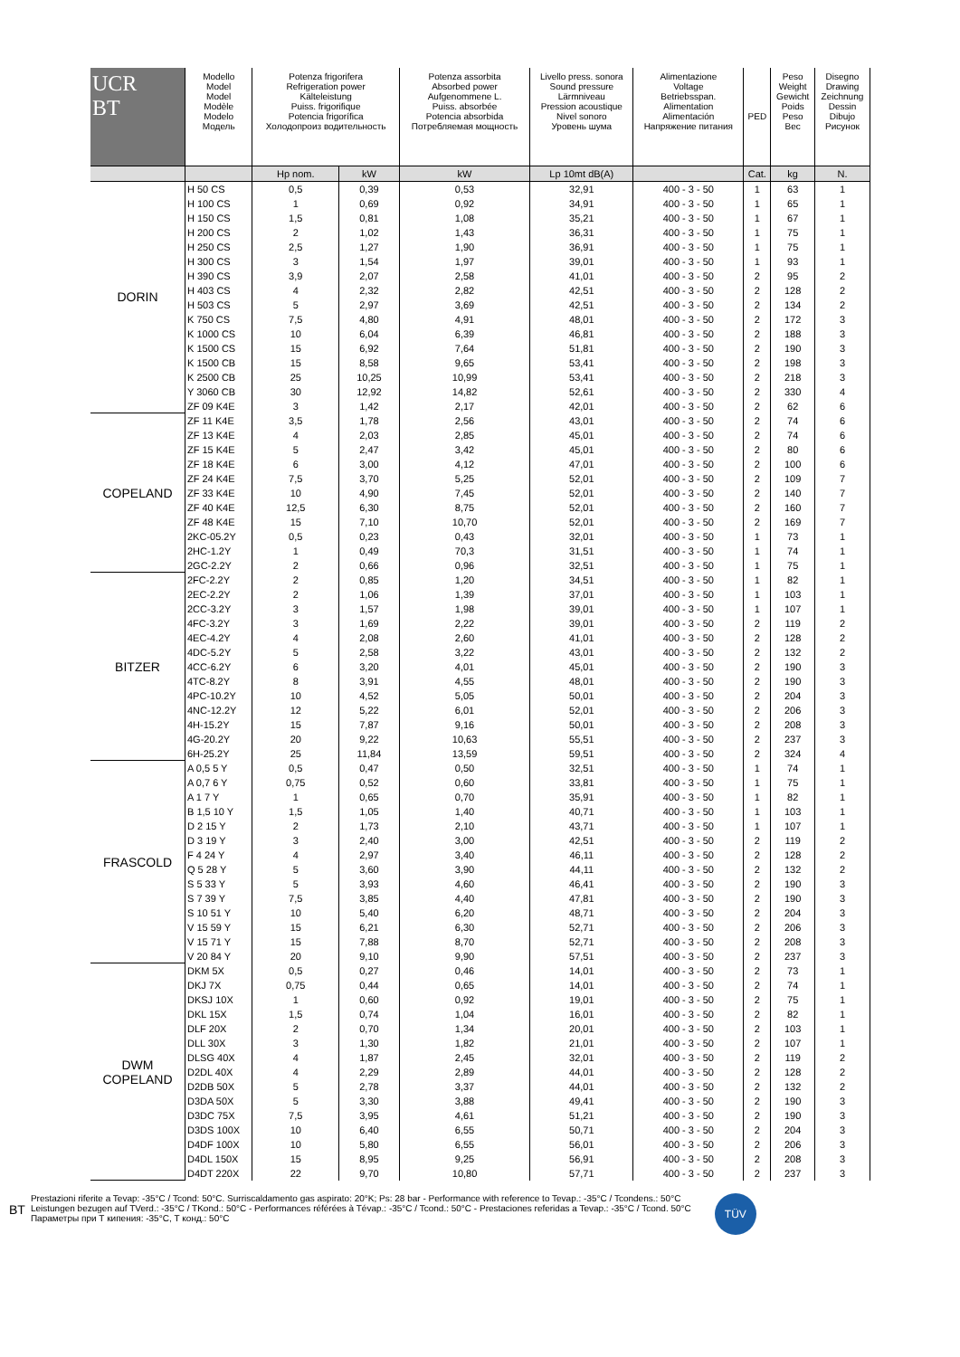| UCR BT | Modello Model Model Modèle Modelo Модель | Potenza frigorifera Refrigeration power Kälteleistung Puiss. frigorifique Potencia frigorífica Холодопроиз водительность | | Potenza assorbita Absorbed power Aufgenommene L. Puiss. absorbée Potencia absorbida Потребляемая мощность | Livello press. sonora Sound pressure Lärmniveau Pression acoustique Nivel sonoro Уровень шума | Alimentazione Voltage Betriebsspan. Alimentation Alimentación Напряжение питания | PED | Peso Weight Gewicht Poids Peso Вес | Disegno Drawing Zeichnung Dessin Dibujo Рисунок |
| --- | --- | --- | --- | --- | --- | --- | --- | --- | --- |
| | | Hp nom. | kW | kW | Lp 10mt dB(A) | | Cat. | kg | N. |
| DORIN | H 50 CS | 0,5 | 0,39 | 0,53 | 32,91 | 400 - 3 - 50 | 1 | 63 | 1 |
| | H 100 CS | 1 | 0,69 | 0,92 | 34,91 | 400 - 3 - 50 | 1 | 65 | 1 |
| | H 150 CS | 1,5 | 0,81 | 1,08 | 35,21 | 400 - 3 - 50 | 1 | 67 | 1 |
| | H 200 CS | 2 | 1,02 | 1,43 | 36,31 | 400 - 3 - 50 | 1 | 75 | 1 |
| | H 250 CS | 2,5 | 1,27 | 1,90 | 36,91 | 400 - 3 - 50 | 1 | 75 | 1 |
| | H 300 CS | 3 | 1,54 | 1,97 | 39,01 | 400 - 3 - 50 | 1 | 93 | 1 |
| | H 390 CS | 3,9 | 2,07 | 2,58 | 41,01 | 400 - 3 - 50 | 2 | 95 | 2 |
| | H 403 CS | 4 | 2,32 | 2,82 | 42,51 | 400 - 3 - 50 | 2 | 128 | 2 |
| | H 503 CS | 5 | 2,97 | 3,69 | 42,51 | 400 - 3 - 50 | 2 | 134 | 2 |
| | K 750 CS | 7,5 | 4,80 | 4,91 | 48,01 | 400 - 3 - 50 | 2 | 172 | 3 |
| | K 1000 CS | 10 | 6,04 | 6,39 | 46,81 | 400 - 3 - 50 | 2 | 188 | 3 |
| | K 1500 CS | 15 | 6,92 | 7,64 | 51,81 | 400 - 3 - 50 | 2 | 190 | 3 |
| | K 1500 CB | 15 | 8,58 | 9,65 | 53,41 | 400 - 3 - 50 | 2 | 198 | 3 |
| | K 2500 CB | 25 | 10,25 | 10,99 | 53,41 | 400 - 3 - 50 | 2 | 218 | 3 |
| | Y 3060 CB | 30 | 12,92 | 14,82 | 52,61 | 400 - 3 - 50 | 2 | 330 | 4 |
| | ZF 09 K4E | 3 | 1,42 | 2,17 | 42,01 | 400 - 3 - 50 | 2 | 62 | 6 |
| COPELAND | ZF 11 K4E | 3,5 | 1,78 | 2,56 | 43,01 | 400 - 3 - 50 | 2 | 74 | 6 |
| | ZF 13 K4E | 4 | 2,03 | 2,85 | 45,01 | 400 - 3 - 50 | 2 | 74 | 6 |
| | ZF 15 K4E | 5 | 2,47 | 3,42 | 45,01 | 400 - 3 - 50 | 2 | 80 | 6 |
| | ZF 18 K4E | 6 | 3,00 | 4,12 | 47,01 | 400 - 3 - 50 | 2 | 100 | 6 |
| | ZF 24 K4E | 7,5 | 3,70 | 5,25 | 52,01 | 400 - 3 - 50 | 2 | 109 | 7 |
| | ZF 33 K4E | 10 | 4,90 | 7,45 | 52,01 | 400 - 3 - 50 | 2 | 140 | 7 |
| | ZF 40 K4E | 12,5 | 6,30 | 8,75 | 52,01 | 400 - 3 - 50 | 2 | 160 | 7 |
| | ZF 48 K4E | 15 | 7,10 | 10,70 | 52,01 | 400 - 3 - 50 | 2 | 169 | 7 |
| | 2KC-05.2Y | 0,5 | 0,23 | 0,43 | 32,01 | 400 - 3 - 50 | 1 | 73 | 1 |
| | 2HC-1.2Y | 1 | 0,49 | 70,3 | 31,51 | 400 - 3 - 50 | 1 | 74 | 1 |
| | 2GC-2.2Y | 2 | 0,66 | 0,96 | 32,51 | 400 - 3 - 50 | 1 | 75 | 1 |
| BITZER | 2FC-2.2Y | 2 | 0,85 | 1,20 | 34,51 | 400 - 3 - 50 | 1 | 82 | 1 |
| | 2EC-2.2Y | 2 | 1,06 | 1,39 | 37,01 | 400 - 3 - 50 | 1 | 103 | 1 |
| | 2CC-3.2Y | 3 | 1,57 | 1,98 | 39,01 | 400 - 3 - 50 | 1 | 107 | 1 |
| | 4FC-3.2Y | 3 | 1,69 | 2,22 | 39,01 | 400 - 3 - 50 | 2 | 119 | 2 |
| | 4EC-4.2Y | 4 | 2,08 | 2,60 | 41,01 | 400 - 3 - 50 | 2 | 128 | 2 |
| | 4DC-5.2Y | 5 | 2,58 | 3,22 | 43,01 | 400 - 3 - 50 | 2 | 132 | 2 |
| | 4CC-6.2Y | 6 | 3,20 | 4,01 | 45,01 | 400 - 3 - 50 | 2 | 190 | 3 |
| | 4TC-8.2Y | 8 | 3,91 | 4,55 | 48,01 | 400 - 3 - 50 | 2 | 190 | 3 |
| | 4PC-10.2Y | 10 | 4,52 | 5,05 | 50,01 | 400 - 3 - 50 | 2 | 204 | 3 |
| | 4NC-12.2Y | 12 | 5,22 | 6,01 | 52,01 | 400 - 3 - 50 | 2 | 206 | 3 |
| | 4H-15.2Y | 15 | 7,87 | 9,16 | 50,01 | 400 - 3 - 50 | 2 | 208 | 3 |
| | 4G-20.2Y | 20 | 9,22 | 10,63 | 55,51 | 400 - 3 - 50 | 2 | 237 | 3 |
| | 6H-25.2Y | 25 | 11,84 | 13,59 | 59,51 | 400 - 3 - 50 | 2 | 324 | 4 |
| FRASCOLD | A 0,5 5 Y | 0,5 | 0,47 | 0,50 | 32,51 | 400 - 3 - 50 | 1 | 74 | 1 |
| | A 0,7 6 Y | 0,75 | 0,52 | 0,60 | 33,81 | 400 - 3 - 50 | 1 | 75 | 1 |
| | A 1 7 Y | 1 | 0,65 | 0,70 | 35,91 | 400 - 3 - 50 | 1 | 82 | 1 |
| | B 1,5 10 Y | 1,5 | 1,05 | 1,40 | 40,71 | 400 - 3 - 50 | 1 | 103 | 1 |
| | D 2 15 Y | 2 | 1,73 | 2,10 | 43,71 | 400 - 3 - 50 | 1 | 107 | 1 |
| | D 3 19 Y | 3 | 2,40 | 3,00 | 42,51 | 400 - 3 - 50 | 2 | 119 | 2 |
| | F 4 24 Y | 4 | 2,97 | 3,40 | 46,11 | 400 - 3 - 50 | 2 | 128 | 2 |
| | Q 5 28 Y | 5 | 3,60 | 3,90 | 44,11 | 400 - 3 - 50 | 2 | 132 | 2 |
| | S 5 33 Y | 5 | 3,93 | 4,60 | 46,41 | 400 - 3 - 50 | 2 | 190 | 3 |
| | S 7 39 Y | 7,5 | 3,85 | 4,40 | 47,81 | 400 - 3 - 50 | 2 | 190 | 3 |
| | S 10 51 Y | 10 | 5,40 | 6,20 | 48,71 | 400 - 3 - 50 | 2 | 204 | 3 |
| | V 15 59 Y | 15 | 6,21 | 6,30 | 52,71 | 400 - 3 - 50 | 2 | 206 | 3 |
| | V 15 71 Y | 15 | 7,88 | 8,70 | 52,71 | 400 - 3 - 50 | 2 | 208 | 3 |
| | V 20 84 Y | 20 | 9,10 | 9,90 | 57,51 | 400 - 3 - 50 | 2 | 237 | 3 |
| DWM COPELAND | DKM 5X | 0,5 | 0,27 | 0,46 | 14,01 | 400 - 3 - 50 | 2 | 73 | 1 |
| | DKJ 7X | 0,75 | 0,44 | 0,65 | 14,01 | 400 - 3 - 50 | 2 | 74 | 1 |
| | DKSJ 10X | 1 | 0,60 | 0,92 | 19,01 | 400 - 3 - 50 | 2 | 75 | 1 |
| | DKL 15X | 1,5 | 0,74 | 1,04 | 16,01 | 400 - 3 - 50 | 2 | 82 | 1 |
| | DLF 20X | 2 | 0,70 | 1,34 | 20,01 | 400 - 3 - 50 | 2 | 103 | 1 |
| | DLL 30X | 3 | 1,30 | 1,82 | 21,01 | 400 - 3 - 50 | 2 | 107 | 1 |
| | DLSG 40X | 4 | 1,87 | 2,45 | 32,01 | 400 - 3 - 50 | 2 | 119 | 2 |
| | D2DL 40X | 4 | 2,29 | 2,89 | 44,01 | 400 - 3 - 50 | 2 | 128 | 2 |
| | D2DB 50X | 5 | 2,78 | 3,37 | 44,01 | 400 - 3 - 50 | 2 | 132 | 2 |
| | D3DA 50X | 5 | 3,30 | 3,88 | 49,41 | 400 - 3 - 50 | 2 | 190 | 3 |
| | D3DC 75X | 7,5 | 3,95 | 4,61 | 51,21 | 400 - 3 - 50 | 2 | 190 | 3 |
| | D3DS 100X | 10 | 6,40 | 6,55 | 50,71 | 400 - 3 - 50 | 2 | 204 | 3 |
| | D4DF 100X | 10 | 5,80 | 6,55 | 56,01 | 400 - 3 - 50 | 2 | 206 | 3 |
| | D4DL 150X | 15 | 8,95 | 9,25 | 56,91 | 400 - 3 - 50 | 2 | 208 | 3 |
| | D4DT 220X | 22 | 9,70 | 10,80 | 57,71 | 400 - 3 - 50 | 2 | 237 | 3 |
BT
Prestazioni riferite a Tevap: -35°C / Tcond: 50°C. Surriscaldamento gas aspirato: 20°K; Ps: 28 bar - Performance with reference to Tevap.: -35°C / Tcondens.: 50°C
Leistungen bezugen auf TVerd.: -35°C / TKond.: 50°C - Performances référées à Tévap.: -35°C / Tcond.: 50°C - Prestaciones referidas a Tevap.: -35°C / Tcond. 50°C
Параметры при Т кипения: -35°C, Т конд.: 50°C
TÜV